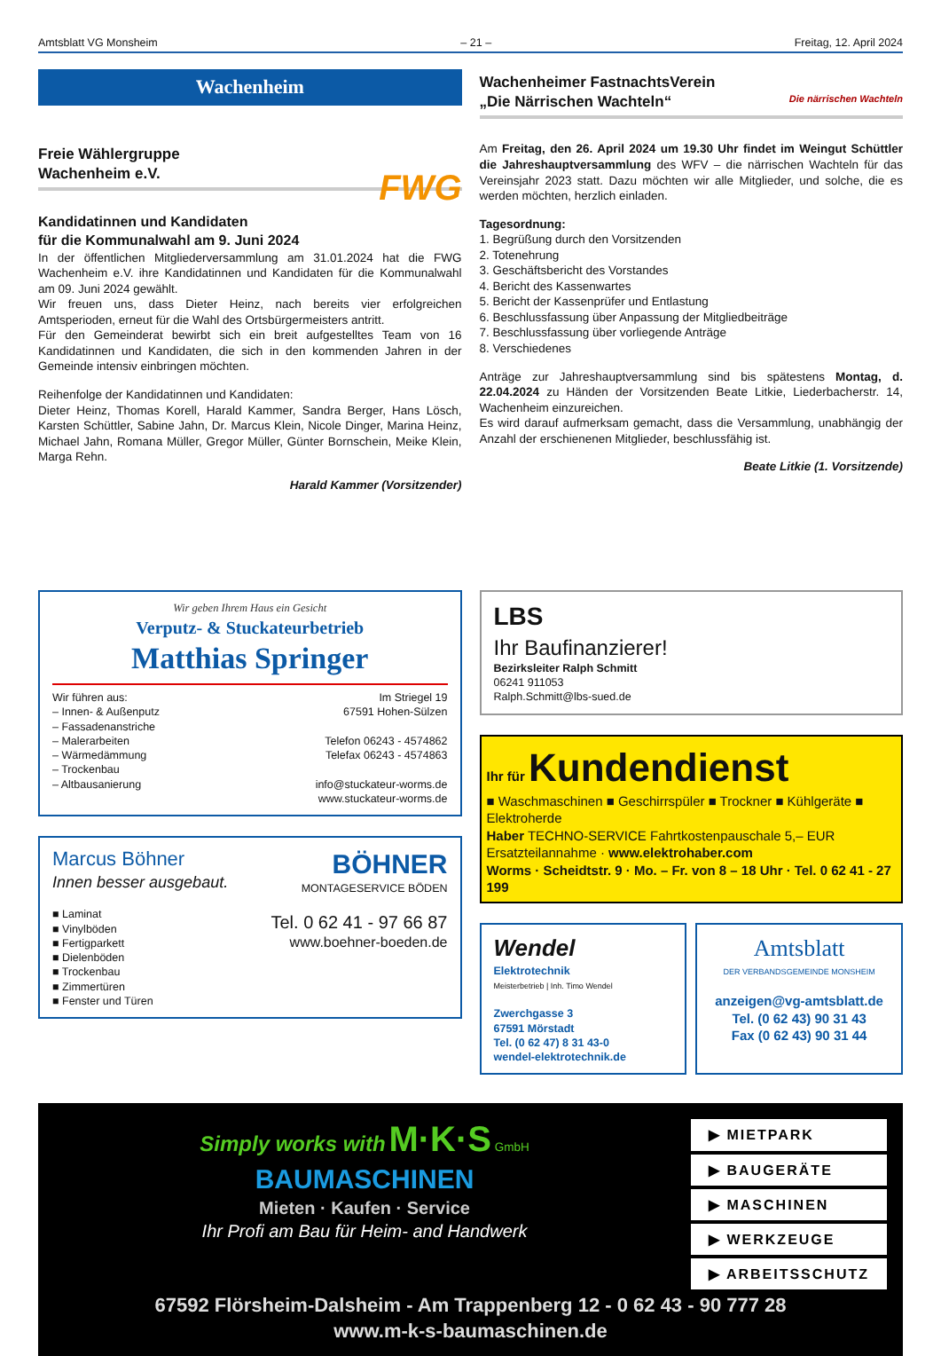Amtsblatt VG Monsheim – 21 – Freitag, 12. April 2024
Wachenheim
Freie Wählergruppe
Wachenheim e.V. FWG
Kandidatinnen und Kandidaten
für die Kommunalwahl am 9. Juni 2024
In der öffentlichen Mitgliederversammlung am 31.01.2024 hat die FWG Wachenheim e.V. ihre Kandidatinnen und Kandidaten für die Kommunalwahl am 09. Juni 2024 gewählt.
Wir freuen uns, dass Dieter Heinz, nach bereits vier erfolgreichen Amtsperioden, erneut für die Wahl des Ortsbürgermeisters antritt.
Für den Gemeinderat bewirbt sich ein breit aufgestelltes Team von 16 Kandidatinnen und Kandidaten, die sich in den kommenden Jahren in der Gemeinde intensiv einbringen möchten.
Reihenfolge der Kandidatinnen und Kandidaten:
Dieter Heinz, Thomas Korell, Harald Kammer, Sandra Berger, Hans Lösch, Karsten Schüttler, Sabine Jahn, Dr. Marcus Klein, Nicole Dinger, Marina Heinz, Michael Jahn, Romana Müller, Gregor Müller, Günter Bornschein, Meike Klein, Marga Rehn.
Harald Kammer (Vorsitzender)
Wachenheimer FastnachtsVerein
„Die Närrischen Wachteln“ Die närrischen Wachteln
Am Freitag, den 26. April 2024 um 19.30 Uhr findet im Weingut Schüttler die Jahreshauptversammlung des WFV – die närrischen Wachteln für das Vereinsjahr 2023 statt. Dazu möchten wir alle Mitglieder, und solche, die es werden möchten, herzlich einladen.
Tagesordnung:
1. Begrüßung durch den Vorsitzenden
2. Totenehrung
3. Geschäftsbericht des Vorstandes
4. Bericht des Kassenwartes
5. Bericht der Kassenprüfer und Entlastung
6. Beschlussfassung über Anpassung der Mitgliedbeiträge
7. Beschlussfassung über vorliegende Anträge
8. Verschiedenes
Anträge zur Jahreshauptversammlung sind bis spätestens Montag, d. 22.04.2024 zu Händen der Vorsitzenden Beate Litkie, Liederbacherstr. 14, Wachenheim einzureichen.
Es wird darauf aufmerksam gemacht, dass die Versammlung, unabhängig der Anzahl der erschienenen Mitglieder, beschlussfähig ist.
Beate Litkie (1. Vorsitzende)
Wir geben Ihrem Haus ein Gesicht
Verputz- & Stuckateurbetrieb
Matthias Springer
Wir führen aus:
– Innen- & Außenputz
– Fassadenanstriche
– Malerarbeiten
– Wärmedämmung
– Trockenbau
– Altbausanierung
Im Striegel 19
67591 Hohen-Sülzen
Telefon 06243 - 4574862
Telefax 06243 - 4574863
info@stuckateur-worms.de
www.stuckateur-worms.de
Marcus Böhner
Innen besser ausgebaut.
■ Laminat
■ Vinylböden
■ Fertigparkett
■ Dielenböden
■ Trockenbau
■ Zimmertüren
■ Fenster und Türen
BÖHNER
MONTAGESERVICE BÖDEN
Tel. 0 62 41 - 97 66 87
www.boehner-boeden.de
LBS
Ihr Baufinanzierer!
Bezirksleiter Ralph Schmitt
06241 911053
Ralph.Schmitt@lbs-sued.de
Ihr für Kundendienst
■ Waschmaschinen ■ Geschirrspüler ■ Trockner ■ Kühlgeräte ■ Elektroherde
Haber TECHNO-SERVICE Fahrtkostenpauschale 5,– EUR
Ersatzteilannahme · www.elektrohaber.com
Worms · Scheidtstr. 9 · Mo. – Fr. von 8 – 18 Uhr · Tel. 0 62 41 - 27 199
Wendel
Elektrotechnik
Meisterbetrieb | Inh. Timo Wendel
Zwerchgasse 3
67591 Mörstadt
Tel. (0 62 47) 8 31 43-0
wendel-elektrotechnik.de
Amtsblatt
DER VERBANDSGEMEINDE MONSHEIM
anzeigen@vg-amtsblatt.de
Tel. (0 62 43) 90 31 43
Fax (0 62 43) 90 31 44
Simply works with M·K·S GmbH
BAUMASCHINEN
Mieten · Kaufen · Service
Ihr Profi am Bau für Heim- and Handwerk
▶ MIETPARK
▶ BAUGERÄTE
▶ MASCHINEN
▶ WERKZEUGE
▶ ARBEITSSCHUTZ
67592 Flörsheim-Dalsheim - Am Trappenberg 12 - 0 62 43 - 90 777 28
www.m-k-s-baumaschinen.de